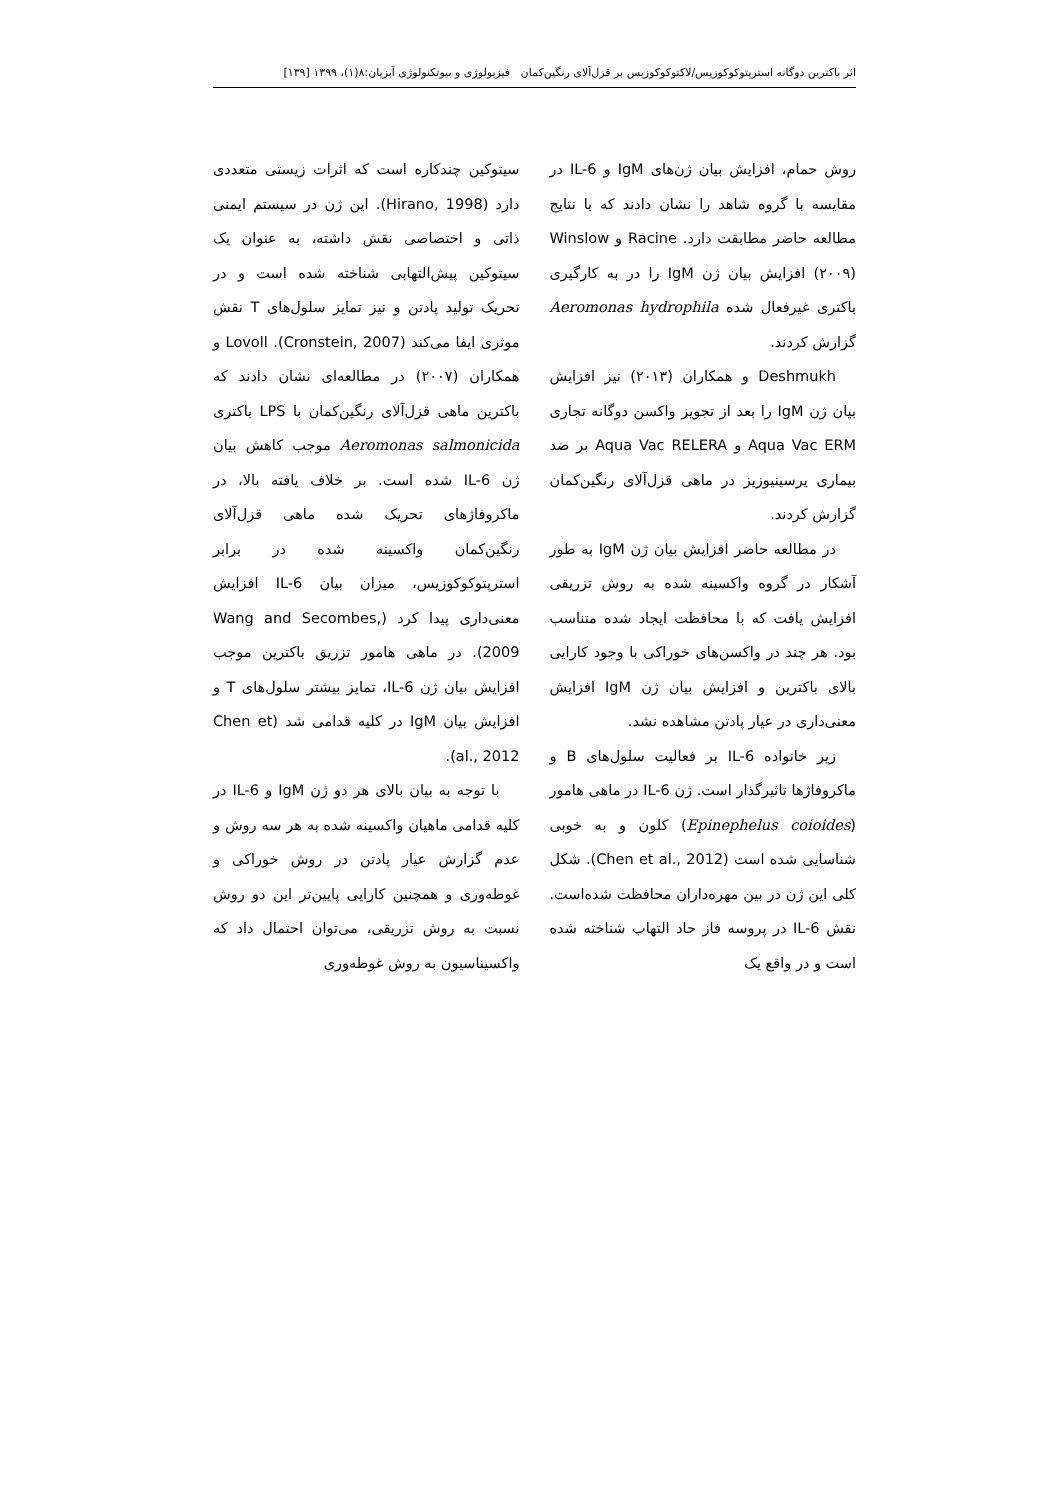اثر باکترین دوگانه استرپتوکوکوزیس/لاکتوکوکوزیس بر قزل‌آلای رنگین‌کمان فیزیولوژی و بیوتکنولوژی آبزیان:۸(۱)، ۱۳۹۹ [۱۳۹]
روش حمام، افزایش بیان ژن‌های IgM و IL-6 در مقایسه با گروه شاهد را نشان دادند که با نتایج مطالعه حاضر مطابقت دارد. Racine و Winslow (۲۰۰۹) افزایش بیان ژن IgM را در به کارگیری باکتری غیرفعال شده Aeromonas hydrophila گزارش کردند.
Deshmukh و همکاران (۲۰۱۳) نیز افزایش بیان ژن IgM را بعد از تجویز واکسن دوگانه تجاری Aqua Vac ERM و Aqua Vac RELERA بر ضد بیماری یرسینیوزیز در ماهی قزل‌آلای رنگین‌کمان گزارش کردند.
در مطالعه حاضر افزایش بیان ژن IgM به طور آشکار در گروه واکسینه شده به روش تزریقی افزایش یافت که با محافظت ایجاد شده متناسب بود. هر چند در واکسن‌های خوراکی با وجود کارایی بالای باکترین و افزایش بیان ژن IgM افزایش معنی‌داری در عیار پادتن مشاهده نشد.
زیر خانواده IL-6 بر فعالیت سلول‌های B و ماکروفاژها تاثیرگذار است. ژن IL-6 در ماهی هامور (Epinephelus coioides) کلون و به خوبی شناسایی شده است (Chen et al., 2012). شکل کلی این ژن در بین مهره‌داران محافظت شده‌است. نقش IL-6 در پروسه فاز حاد التهاب شناخته شده است و در واقع یک
سیتوکین چندکاره است که اثرات زیستی متعددی دارد (Hirano, 1998). این ژن در سیستم ایمنی ذاتی و اختصاصی نقش داشته، به عنوان یک سیتوکین پیش‌التهابی شناخته شده است و در تحریک تولید پادتن و نیز تمایز سلول‌های T نقش موثری ایفا می‌کند (Cronstein, 2007). Lovoll و همکاران (۲۰۰۷) در مطالعه‌ای نشان دادند که باکترین ماهی قزل‌آلای رنگین‌کمان با LPS باکتری Aeromonas salmonicida موجب کاهش بیان ژن IL-6 شده است. بر خلاف یافته بالا، در ماکروفاژهای تحریک شده ماهی قزل‌آلای رنگین‌کمان واکسینه شده در برابر استرپتوکوکوزیس، میزان بیان IL-6 افزایش معنی‌داری پیدا کرد (Wang and Secombes, 2009). در ماهی هامور تزریق باکترین موجب افزایش بیان ژن IL-6، تمایز بیشتر سلول‌های T و افزایش بیان IgM در کلیه قدامی شد (Chen et al., 2012).
با توجه به بیان بالای هر دو ژن IgM و IL-6 در کلیه قدامی ماهیان واکسینه شده به هر سه روش و عدم گزارش عیار پادتن در روش خوراکی و غوطه‌وری و همچنین کارایی پایین‌تر این دو روش نسبت به روش تزریقی، می‌توان احتمال داد که واکسیناسیون به روش غوطه‌وری